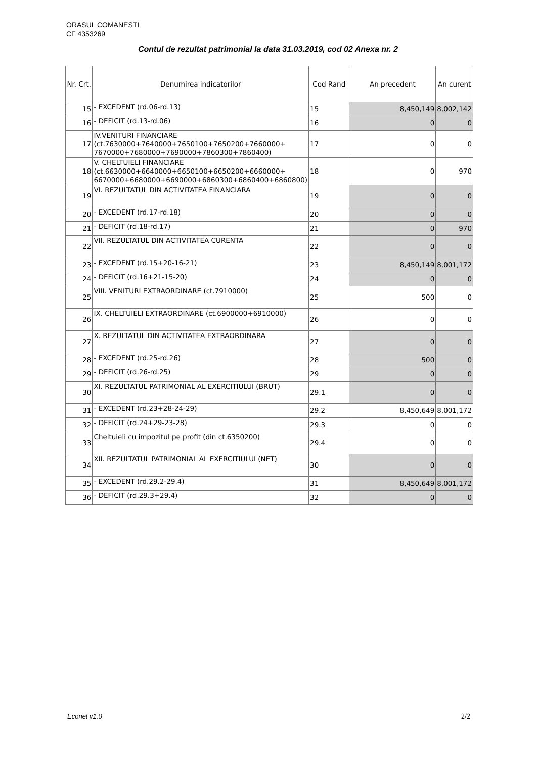ORASUL COMANESTI
CF 4353269
Contul de rezultat patrimonial la data 31.03.2019, cod 02 Anexa nr. 2
| Nr. Crt. | Denumirea indicatorilor | Cod Rand | An precedent | An curent |
| --- | --- | --- | --- | --- |
| 15 | - EXCEDENT (rd.06-rd.13) | 15 | 8,450,149 | 8,002,142 |
| 16 | - DEFICIT (rd.13-rd.06) | 16 | 0 | 0 |
| 17 | IV.VENITURI FINANCIARE (ct.7630000+7640000+7650100+7650200+7660000+ 7670000+7680000+7690000+7860300+7860400) | 17 | 0 | 0 |
| 18 | V. CHELTUIELI FINANCIARE (ct.6630000+6640000+6650100+6650200+6660000+ 6670000+6680000+6690000+6860300+6860400+6860800) | 18 | 0 | 970 |
| 19 | VI. REZULTATUL DIN ACTIVITATEA FINANCIARA | 19 | 0 | 0 |
| 20 | - EXCEDENT (rd.17-rd.18) | 20 | 0 | 0 |
| 21 | - DEFICIT (rd.18-rd.17) | 21 | 0 | 970 |
| 22 | VII. REZULTATUL DIN ACTIVITATEA CURENTA | 22 | 0 | 0 |
| 23 | - EXCEDENT (rd.15+20-16-21) | 23 | 8,450,149 | 8,001,172 |
| 24 | - DEFICIT (rd.16+21-15-20) | 24 | 0 | 0 |
| 25 | VIII. VENITURI EXTRAORDINARE (ct.7910000) | 25 | 500 | 0 |
| 26 | IX. CHELTUIELI EXTRAORDINARE (ct.6900000+6910000) | 26 | 0 | 0 |
| 27 | X. REZULTATUL DIN ACTIVITATEA EXTRAORDINARA | 27 | 0 | 0 |
| 28 | - EXCEDENT (rd.25-rd.26) | 28 | 500 | 0 |
| 29 | - DEFICIT (rd.26-rd.25) | 29 | 0 | 0 |
| 30 | XI. REZULTATUL PATRIMONIAL AL EXERCITIULUI (BRUT) | 29.1 | 0 | 0 |
| 31 | - EXCEDENT (rd.23+28-24-29) | 29.2 | 8,450,649 | 8,001,172 |
| 32 | - DEFICIT (rd.24+29-23-28) | 29.3 | 0 | 0 |
| 33 | Cheltuieli cu impozitul pe profit (din ct.6350200) | 29.4 | 0 | 0 |
| 34 | XII. REZULTATUL PATRIMONIAL AL EXERCITIULUI (NET) | 30 | 0 | 0 |
| 35 | - EXCEDENT (rd.29.2-29.4) | 31 | 8,450,649 | 8,001,172 |
| 36 | - DEFICIT (rd.29.3+29.4) | 32 | 0 | 0 |
Econet v1.0 2/2